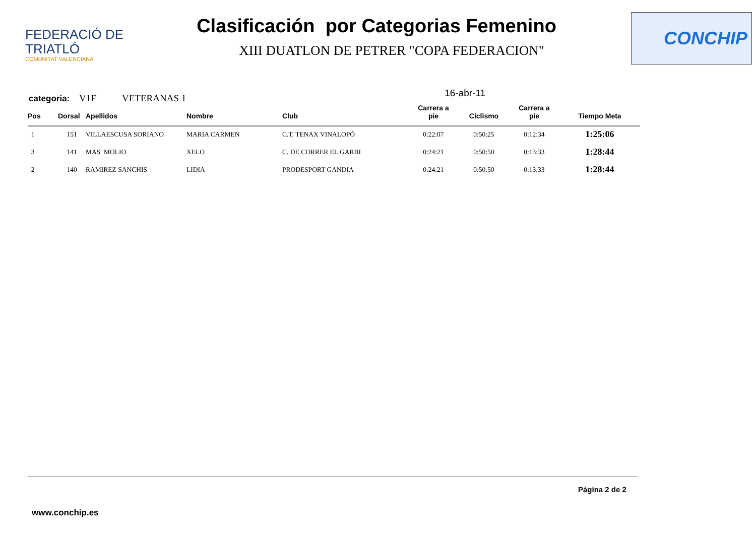FEDERACIÓ DE TRIATLÓ
COMUNITAT VALENCIANA
Clasificación por Categorias Femenino
XIII DUATLON DE PETRER "COPA FEDERACION"
CONCHIP
categoria: V1F VETERANAS 1 16-abr-11
| Pos | Dorsal | Apellidos | Nombre | Club | Carrera a pie | Ciclismo | Carrera a pie | Tiempo Meta |
| --- | --- | --- | --- | --- | --- | --- | --- | --- |
| 1 | 151 | VILLAESCUSA SORIANO | MARIA CARMEN | C.T. TENAX VINALOPÓ | 0:22:07 | 0:50:25 | 0:12:34 | 1:25:06 |
| 3 | 141 | MAS MOLIO | XELO | C. DE CORRER EL GARBI | 0:24:21 | 0:50:50 | 0:13:33 | 1:28:44 |
| 2 | 140 | RAMIREZ SANCHIS | LIDIA | PRODESPORT GANDIA | 0:24:21 | 0:50:50 | 0:13:33 | 1:28:44 |
Página 2 de 2
www.conchip.es